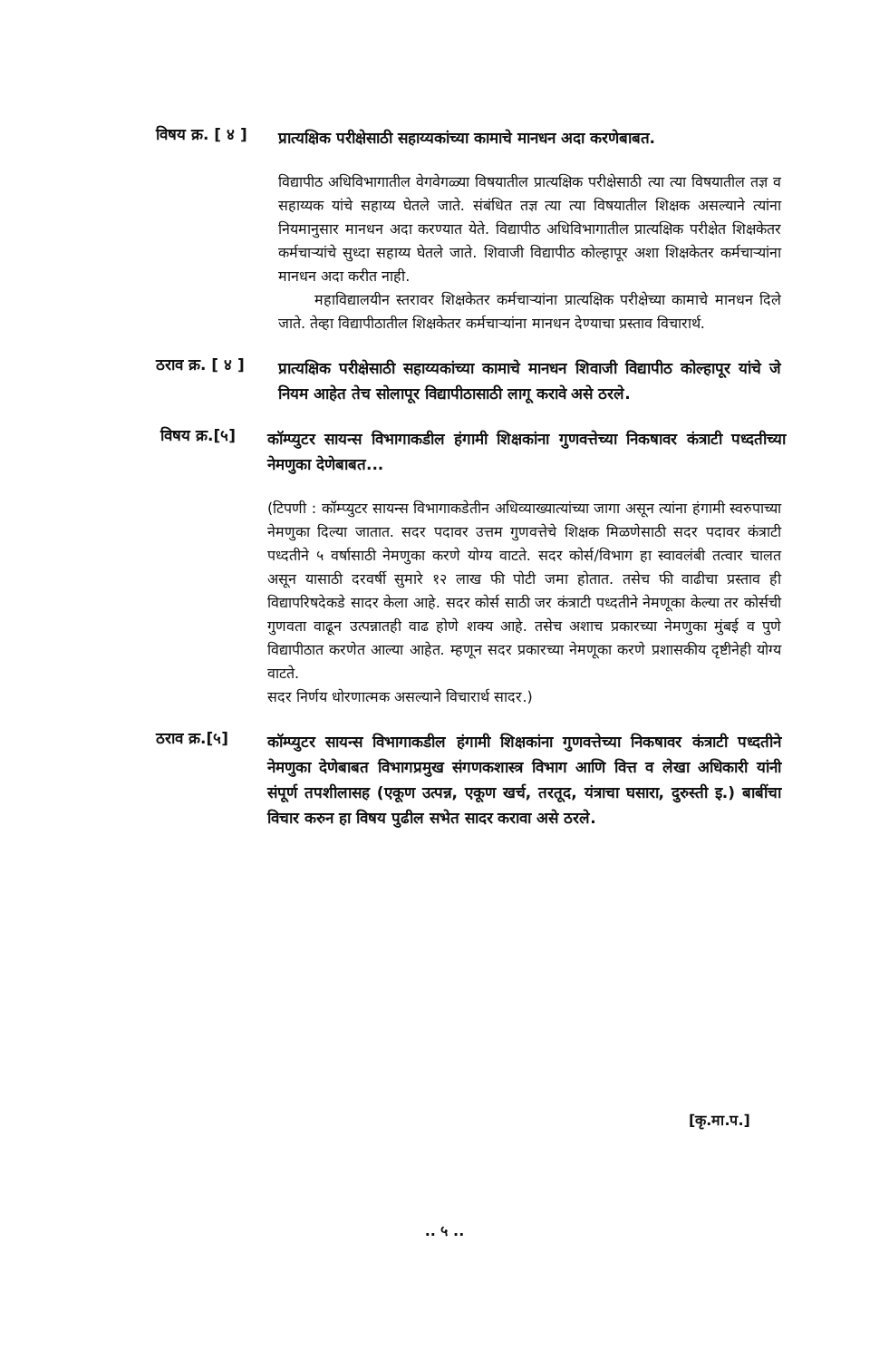विषय क्र. [ ४ ]
प्रात्यक्षिक परीक्षेसाठी सहाय्यकांच्या कामाचे मानधन अदा करणेबाबत.
विद्यापीठ अधिविभागातील वेगवेगळ्या विषयातील प्रात्यक्षिक परीक्षेसाठी त्या त्या विषयातील तज्ञ व सहाय्यक यांचे सहाय्य घेतले जाते. संबंधित तज्ञ त्या त्या विषयातील शिक्षक असल्याने त्यांना नियमानुसार मानधन अदा करण्यात येते. विद्यापीठ अधिविभागातील प्रात्यक्षिक परीक्षेत शिक्षकेतर कर्मचाऱ्यांचे सुध्दा सहाय्य घेतले जाते. शिवाजी विद्यापीठ कोल्हापूर अशा शिक्षकेतर कर्मचाऱ्यांना मानधन अदा करीत नाही.
महाविद्यालयीन स्तरावर शिक्षकेतर कर्मचाऱ्यांना प्रात्यक्षिक परीक्षेच्या कामाचे मानधन दिले जाते. तेव्हा विद्यापीठातील शिक्षकेतर कर्मचाऱ्यांना मानधन देण्याचा प्रस्ताव विचारार्थ.
ठराव क्र. [ ४ ]
प्रात्यक्षिक परीक्षेसाठी सहाय्यकांच्या कामाचे मानधन शिवाजी विद्यापीठ कोल्हापूर यांचे जे नियम आहेत तेच सोलापूर विद्यापीठासाठी लागू करावे असे ठरले.
विषय क्र.[५]
कॉम्प्युटर सायन्स विभागाकडील हंगामी शिक्षकांना गुणवत्तेच्या निकषावर कंत्राटी पध्दतीच्या नेमणुका देणेबाबत...
(टिपणी : कॉम्प्युटर सायन्स विभागाकडेतीन अधिव्याख्यात्यांच्या जागा असून त्यांना हंगामी स्वरुपाच्या नेमणुका दिल्या जातात. सदर पदावर उत्तम गुणवत्तेचे शिक्षक मिळणेसाठी सदर पदावर कंत्राटी पध्दतीने ५ वर्षासाठी नेमणुका करणे योग्य वाटते. सदर कोर्स/विभाग हा स्वावलंबी तत्वार चालत असून यासाठी दरवर्षी सुमारे १२ लाख फी पोटी जमा होतात. तसेच फी वाढीचा प्रस्ताव ही विद्यापरिषदेकडे सादर केला आहे. सदर कोर्स साठी जर कंत्राटी पध्दतीने नेमणूका केल्या तर कोर्सची गुणवता वाढून उत्पन्नातही वाढ होणे शक्य आहे. तसेच अशाच प्रकारच्या नेमणुका मुंबई व पुणे विद्यापीठात करणेत आल्या आहेत. म्हणून सदर प्रकारच्या नेमणूका करणे प्रशासकीय दृष्टीनेही योग्य वाटते.
सदर निर्णय धोरणात्मक असल्याने विचारार्थ सादर.)
ठराव क्र.[५]
कॉम्प्युटर सायन्स विभागाकडील हंगामी शिक्षकांना गुणवत्तेच्या निकषावर कंत्राटी पध्दतीने नेमणुका देणेबाबत विभागप्रमुख संगणकशास्त्र विभाग आणि वित्त व लेखा अधिकारी यांनी संपूर्ण तपशीलासह (एकूण उत्पन्न, एकूण खर्च, तरतूद, यंत्राचा घसारा, दुरुस्ती इ.) बाबींचा विचार करुन हा विषय पुढील सभेत सादर करावा असे ठरले.
[कृ.मा.प.]
.. ५ ..